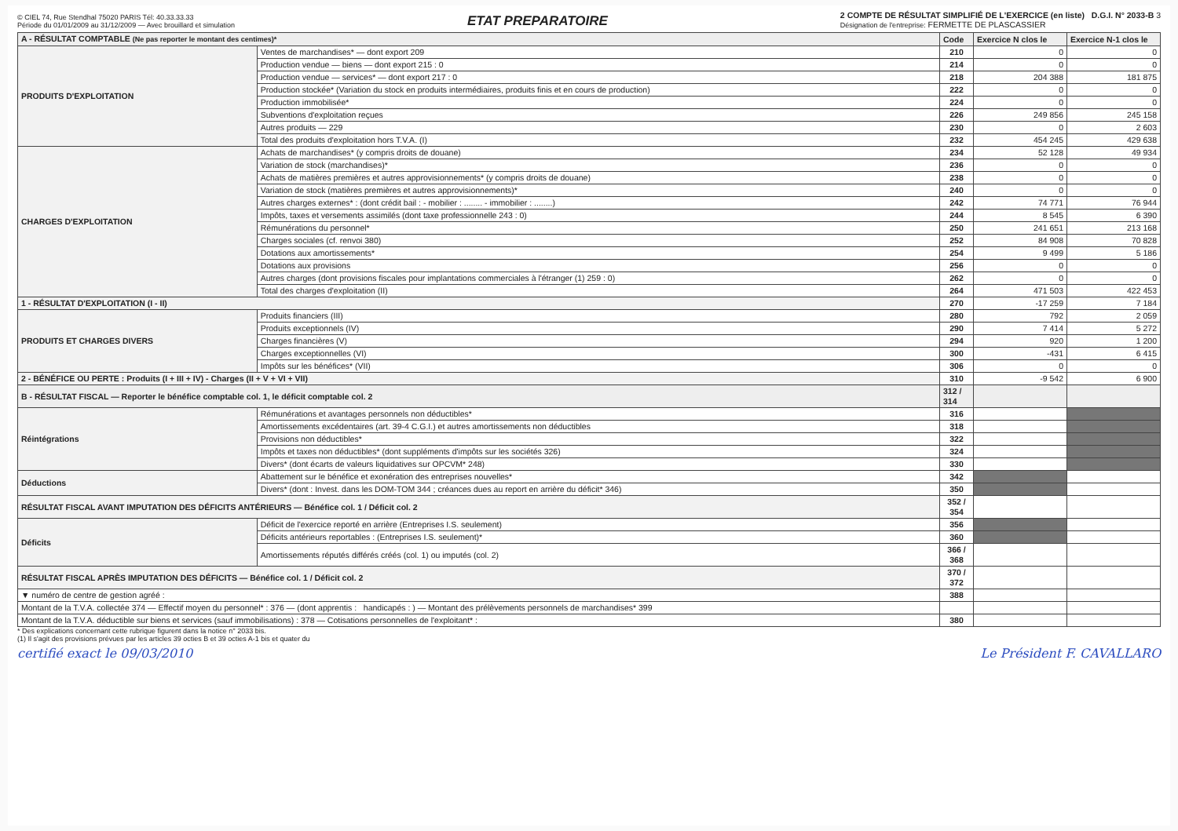© CIEL 74, Rue Stendhal 75020 PARIS Tél: 40.33.33.33
Période du 01/01/2009 au 31/12/2009 — Avec brouillard et simulation
ETAT PREPARATOIRE
2 COMPTE DE RÉSULTAT SIMPLIFIÉ DE L'EXERCICE (en liste) D.G.I. N° 2033-B 3
Désignation de l'entreprise: FERMETTE DE PLASCASSIER
| A - RÉSULTAT COMPTABLE (Ne pas reporter le montant des centimes)* | | Code | Exercice N clos le | Exercice N-1 clos le |
| --- | --- | --- | --- | --- |
| PRODUITS D'EXPLOITATION | Ventes de marchandises* — dont export 209 | 210 | 0 | 0 |
| | Production vendue — biens — dont export 215 : 0 | 214 | 0 | 0 |
| | Production vendue — services* — dont export 217 : 0 | 218 | 204 388 | 181 875 |
| | Production stockée* (Variation du stock en produits intermédiaires, produits finis et en cours de production) | 222 | 0 | 0 |
| | Production immobilisée* | 224 | 0 | 0 |
| | Subventions d'exploitation reçues | 226 | 249 856 | 245 158 |
| | Autres produits — 229 | 230 | 0 | 2 603 |
| | Total des produits d'exploitation hors T.V.A. (I) | 232 | 454 245 | 429 638 |
| CHARGES D'EXPLOITATION | Achats de marchandises* (y compris droits de douane) | 234 | 52 128 | 49 934 |
| | Variation de stock (marchandises)* | 236 | 0 | 0 |
| | Achats de matières premières et autres approvisionnements* (y compris droits de douane) | 238 | 0 | 0 |
| | Variation de stock (matières premières et autres approvisionnements)* | 240 | 0 | 0 |
| | Autres charges externes* : (dont crédit bail : - mobilier : ........ - immobilier : ........) | 242 | 74 771 | 76 944 |
| | Impôts, taxes et versements assimilés (dont taxe professionnelle 243 : 0) | 244 | 8 545 | 6 390 |
| | Rémunérations du personnel* | 250 | 241 651 | 213 168 |
| | Charges sociales (cf. renvoi 380) | 252 | 84 908 | 70 828 |
| | Dotations aux amortissements* | 254 | 9 499 | 5 186 |
| | Dotations aux provisions | 256 | 0 | 0 |
| | Autres charges (dont provisions fiscales pour implantations commerciales à l'étranger (1) 259 : 0) | 262 | 0 | 0 |
| | Total des charges d'exploitation (II) | 264 | 471 503 | 422 453 |
| 1 - RÉSULTAT D'EXPLOITATION (I - II) | | 270 | -17 259 | 7 184 |
| PRODUITS ET CHARGES DIVERS | Produits financiers (III) | 280 | 792 | 2 059 |
| | Produits exceptionnels (IV) | 290 | 7 414 | 5 272 |
| | Charges financières (V) | 294 | 920 | 1 200 |
| | Charges exceptionnelles (VI) | 300 | -431 | 6 415 |
| | Impôts sur les bénéfices* (VII) | 306 | 0 | 0 |
| 2 - BÉNÉFICE OU PERTE : Produits (I + III + IV) - Charges (II + V + VI + VII) | | 310 | -9 542 | 6 900 |
| B - RÉSULTAT FISCAL — Reporter le bénéfice comptable col. 1, le déficit comptable col. 2 | | 312 / 314 | | |
| Réintégrations | Rémunérations et avantages personnels non déductibles* | 316 | | |
| | Amortissements excédentaires (art. 39-4 C.G.I.) et autres amortissements non déductibles | 318 | | |
| | Provisions non déductibles* | 322 | | |
| | Impôts et taxes non déductibles* (dont suppléments d'impôts sur les sociétés 326) | 324 | | |
| | Divers* (dont écarts de valeurs liquidatives sur OPCVM* 248) | 330 | | |
| Déductions | Abattement sur le bénéfice et exonération des entreprises nouvelles* | 342 | | |
| | Divers* (dont : Invest. dans les DOM-TOM 344 ; créances dues au report en arrière du déficit* 346) | 350 | | |
| RÉSULTAT FISCAL AVANT IMPUTATION DES DÉFICITS ANTÉRIEURS — Bénéfice col. 1 / Déficit col. 2 | | 352 / 354 | | |
| Déficits | Déficit de l'exercice reporté en arrière (Entreprises I.S. seulement) | 356 | | |
| | Déficits antérieurs reportables : (Entreprises I.S. seulement)* | 360 | | |
| | Amortissements réputés différés créés (col. 1) ou imputés (col. 2) | 366 / 368 | | |
| RÉSULTAT FISCAL APRÈS IMPUTATION DES DÉFICITS — Bénéfice col. 1 / Déficit col. 2 | | 370 / 372 | | |
| ▼ numéro de centre de gestion agréé : | | 388 | | |
| Montant de la T.V.A. collectée 374 — Effectif moyen du personnel* : 376 — (dont apprentis : handicapés : ) — Montant des prélèvements personnels de marchandises* 399 | | | | |
| Montant de la T.V.A. déductible sur biens et services (sauf immobilisations) : 378 — Cotisations personnelles de l'exploitant* : | | 380 | | |
* Des explications concernant cette rubrique figurent dans la notice n° 2033 bis.
(1) Il s'agit des provisions prévues par les articles 39 octies B et 39 octies A-1 bis et quater du
certifié exact le 09/03/2010 Le Président F. CAVALLARO